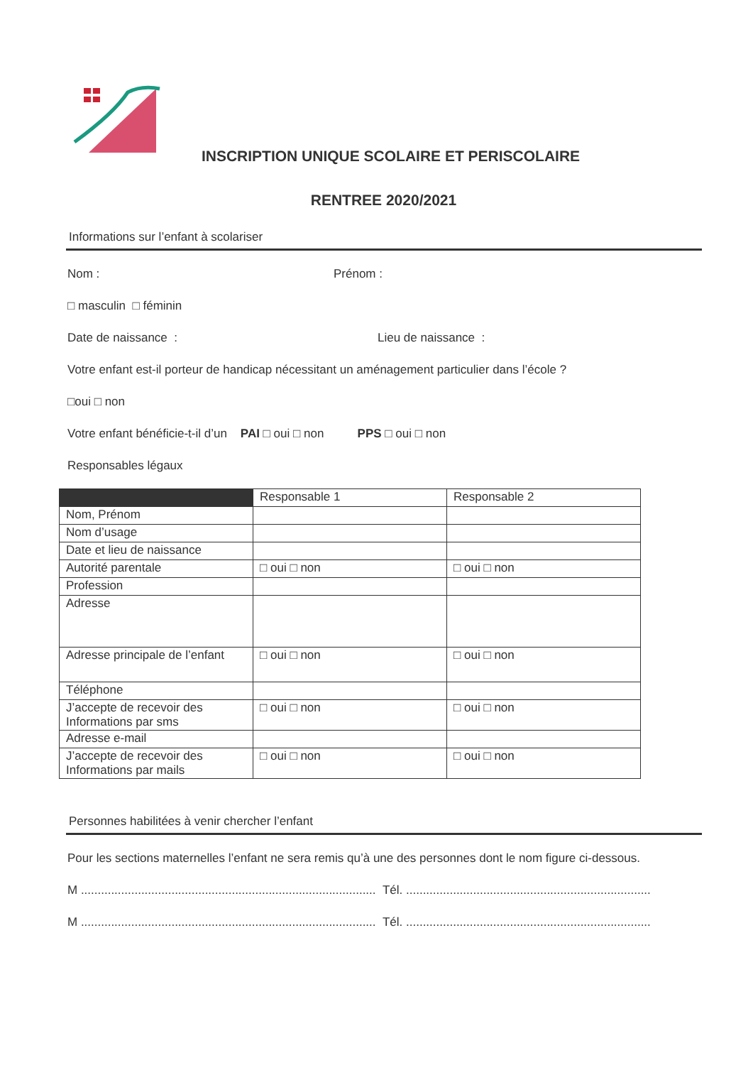INSCRIPTION UNIQUE SCOLAIRE ET PERISCOLAIRE
RENTREE 2020/2021
Informations sur l’enfant à scolariser
Nom : Prénom :
□ masculin □ féminin
Date de naissance : Lieu de naissance :
Votre enfant est-il porteur de handicap nécessitant un aménagement particulier dans l’école ?
□oui □ non
Votre enfant bénéficie-t-il d’un PAI □ oui □ non PPS □ oui □ non
Responsables légaux
| | Responsable 1 | Responsable 2 |
| Nom, Prénom | | |
| Nom d’usage | | |
| Date et lieu de naissance | | |
| Autorité parentale | □ oui □ non | □ oui □ non |
| Profession | | |
| Adresse | | |
| Adresse principale de l’enfant | □ oui □ non | □ oui □ non |
| Téléphone | | |
| J’accepte de recevoir des Informations par sms | □ oui □ non | □ oui □ non |
| Adresse e-mail | | |
| J’accepte de recevoir des Informations par mails | □ oui □ non | □ oui □ non |
Personnes habilitées à venir chercher l’enfant
Pour les sections maternelles l’enfant ne sera remis qu’à une des personnes dont le nom figure ci-dessous.
M ........................................................................................ Tél. .........................................................................
M ........................................................................................ Tél. .........................................................................